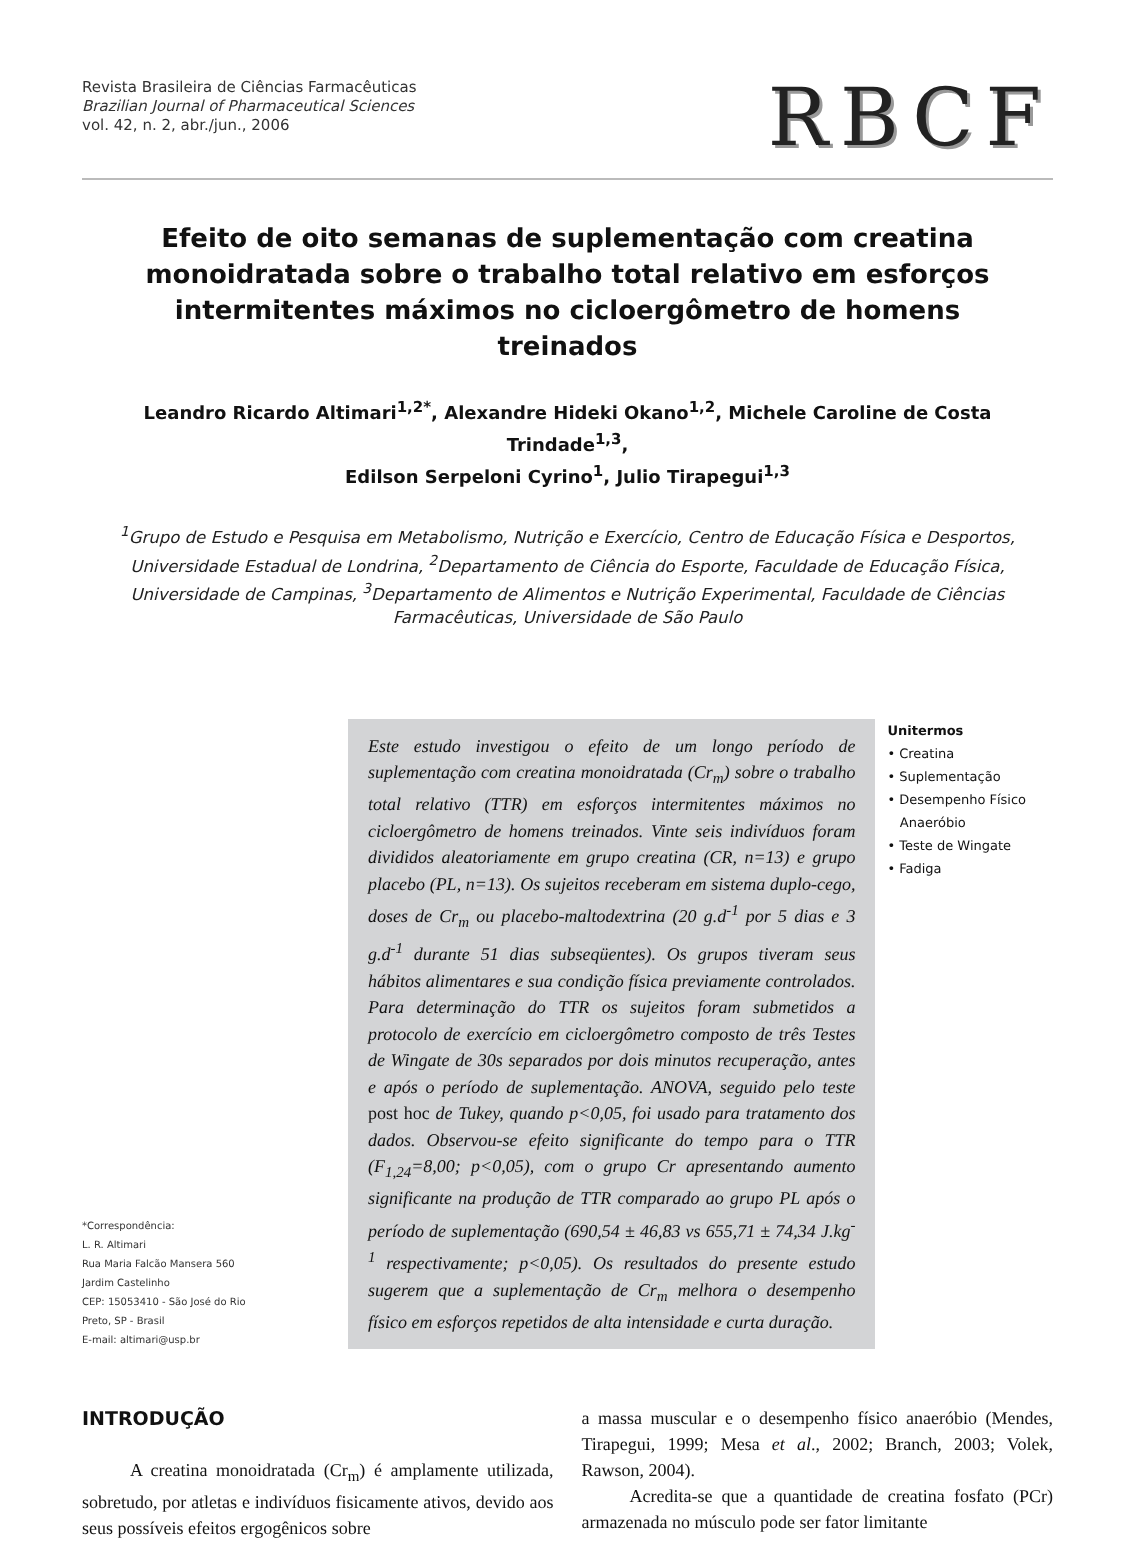Revista Brasileira de Ciências Farmacêuticas
Brazilian Journal of Pharmaceutical Sciences
vol. 42, n. 2, abr./jun., 2006
RBCF
Efeito de oito semanas de suplementação com creatina monoidratada sobre o trabalho total relativo em esforços intermitentes máximos no cicloergômetro de homens treinados
Leandro Ricardo Altimari<sup>1,2*</sup>, Alexandre Hideki Okano<sup>1,2</sup>, Michele Caroline de Costa Trindade<sup>1,3</sup>,
Edilson Serpeloni Cyrino<sup>1</sup>, Julio Tirapegui<sup>1,3</sup>
<sup>1</sup> Grupo de Estudo e Pesquisa em Metabolismo, Nutrição e Exercício, Centro de Educação Física e Desportos, Universidade Estadual de Londrina, <sup>2</sup>Departamento de Ciência do Esporte, Faculdade de Educação Física, Universidade de Campinas, <sup>3</sup>Departamento de Alimentos e Nutrição Experimental, Faculdade de Ciências Farmacêuticas, Universidade de São Paulo
*Correspondência:
L. R. Altimari
Rua Maria Falcão Mansera 560
Jardim Castelinho
CEP: 15053410 - São José do Rio Preto, SP - Brasil
E-mail: altimari@usp.br
Este estudo investigou o efeito de um longo período de suplementação com creatina monoidratada (Cr<sub>m</sub>) sobre o trabalho total relativo (TTR) em esforços intermitentes máximos no cicloergômetro de homens treinados. Vinte seis indivíduos foram divididos aleatoriamente em grupo creatina (CR, n=13) e grupo placebo (PL, n=13). Os sujeitos receberam em sistema duplo-cego, doses de Cr<sub>m</sub> ou placebo-maltodextrina (20 g.d<sup>-1</sup> por 5 dias e 3 g.d<sup>-1</sup> durante 51 dias subseqüentes). Os grupos tiveram seus hábitos alimentares e sua condição física previamente controlados. Para determinação do TTR os sujeitos foram submetidos a protocolo de exercício em cicloergômetro composto de três Testes de Wingate de 30s separados por dois minutos recuperação, antes e após o período de suplementação. ANOVA, seguido pelo teste post hoc de Tukey, quando p<0,05, foi usado para tratamento dos dados. Observou-se efeito significante do tempo para o TTR (F<sub>1,24</sub>=8,00; p<0,05), com o grupo Cr apresentando aumento significante na produção de TTR comparado ao grupo PL após o período de suplementação (690,54 ± 46,83 vs 655,71 ± 74,34 J.kg<sup>-1</sup> respectivamente; p<0,05). Os resultados do presente estudo sugerem que a suplementação de Cr<sub>m</sub> melhora o desempenho físico em esforços repetidos de alta intensidade e curta duração.
Unitermos
• Creatina
• Suplementação
• Desempenho Físico
Anaeróbio
• Teste de Wingate
• Fadiga
INTRODUÇÃO
A creatina monoidratada (Cr<sub>m</sub>) é amplamente utilizada, sobretudo, por atletas e indivíduos fisicamente ativos, devido aos seus possíveis efeitos ergogênicos sobre
a massa muscular e o desempenho físico anaeróbio (Mendes, Tirapegui, 1999; Mesa et al., 2002; Branch, 2003; Volek, Rawson, 2004).
Acredita-se que a quantidade de creatina fosfato (PCr) armazenada no músculo pode ser fator limitante